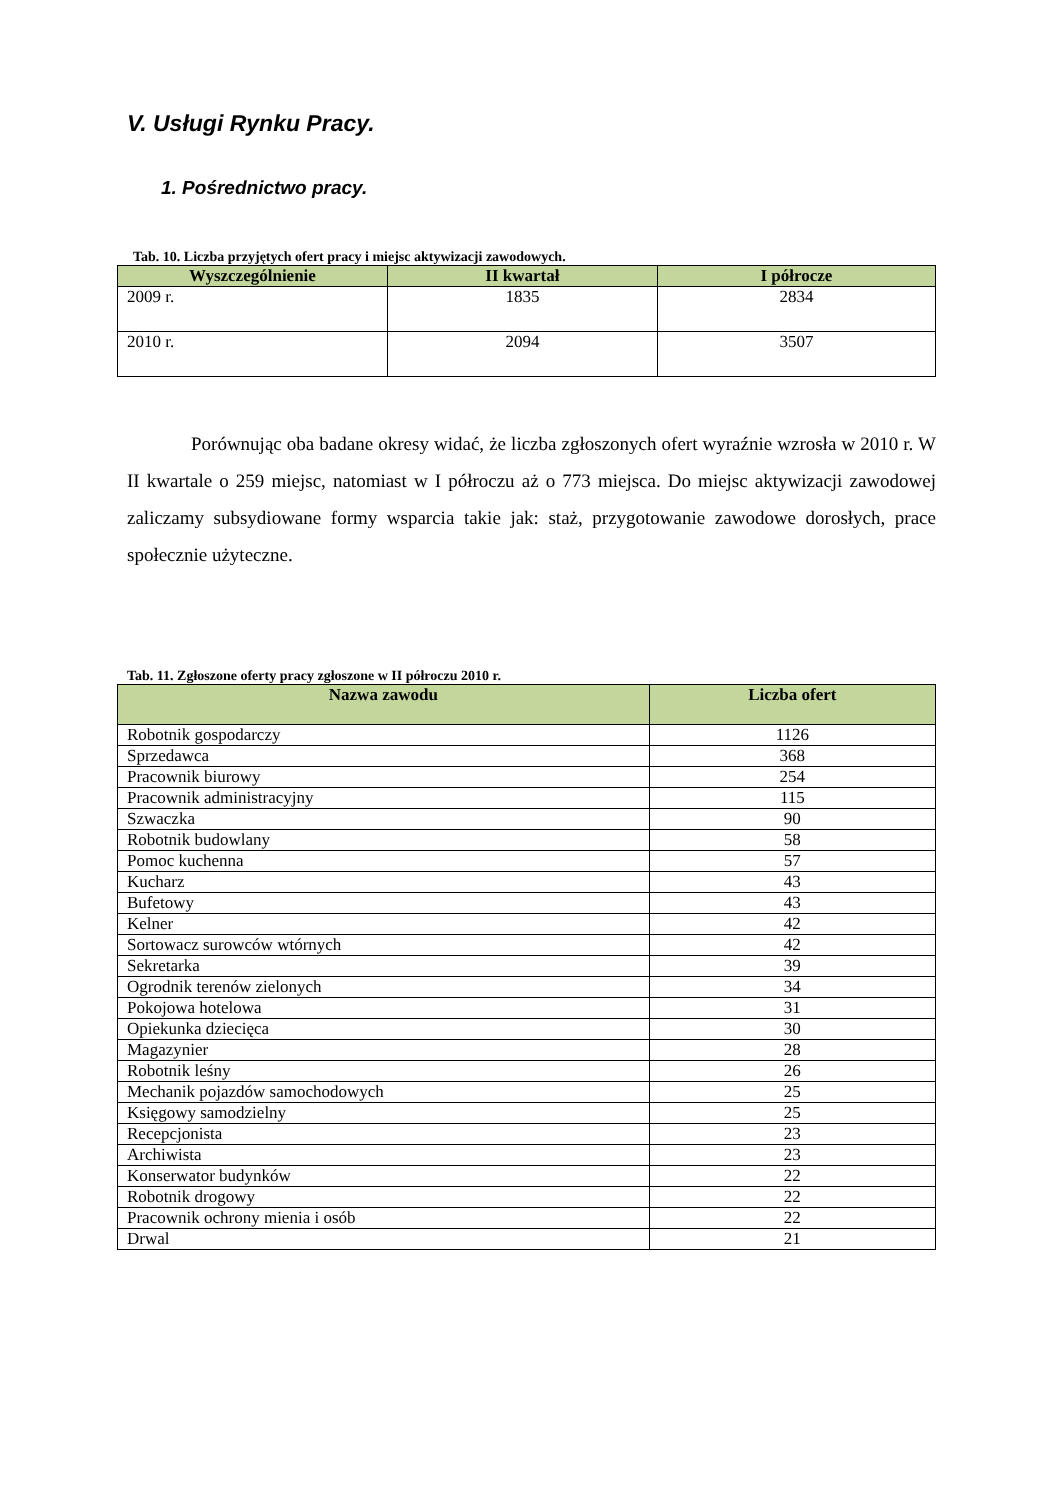V. Usługi Rynku Pracy.
1. Pośrednictwo pracy.
Tab. 10. Liczba przyjętych ofert pracy i miejsc aktywizacji zawodowych.
| Wyszczególnienie | II kwartał | I półrocze |
| --- | --- | --- |
| 2009 r. | 1835 | 2834 |
| 2010 r. | 2094 | 3507 |
Porównując oba badane okresy widać, że liczba zgłoszonych ofert wyraźnie wzrosła w 2010 r. W II kwartale o 259 miejsc, natomiast w I półroczu aż o 773 miejsca. Do miejsc aktywizacji zawodowej zaliczamy subsydiowane formy wsparcia takie jak: staż, przygotowanie zawodowe dorosłych, prace społecznie użyteczne.
Tab. 11. Zgłoszone oferty pracy zgłoszone w II półroczu 2010 r.
| Nazwa zawodu | Liczba ofert |
| --- | --- |
| Robotnik gospodarczy | 1126 |
| Sprzedawca | 368 |
| Pracownik biurowy | 254 |
| Pracownik administracyjny | 115 |
| Szwaczka | 90 |
| Robotnik budowlany | 58 |
| Pomoc kuchenna | 57 |
| Kucharz | 43 |
| Bufetowy | 43 |
| Kelner | 42 |
| Sortowacz surowców wtórnych | 42 |
| Sekretarka | 39 |
| Ogrodnik terenów zielonych | 34 |
| Pokojowa hotelowa | 31 |
| Opiekunka dziecięca | 30 |
| Magazynier | 28 |
| Robotnik leśny | 26 |
| Mechanik pojazdów samochodowych | 25 |
| Księgowy samodzielny | 25 |
| Recepcjonista | 23 |
| Archiwista | 23 |
| Konserwator budynków | 22 |
| Robotnik drogowy | 22 |
| Pracownik ochrony mienia i osób | 22 |
| Drwal | 21 |